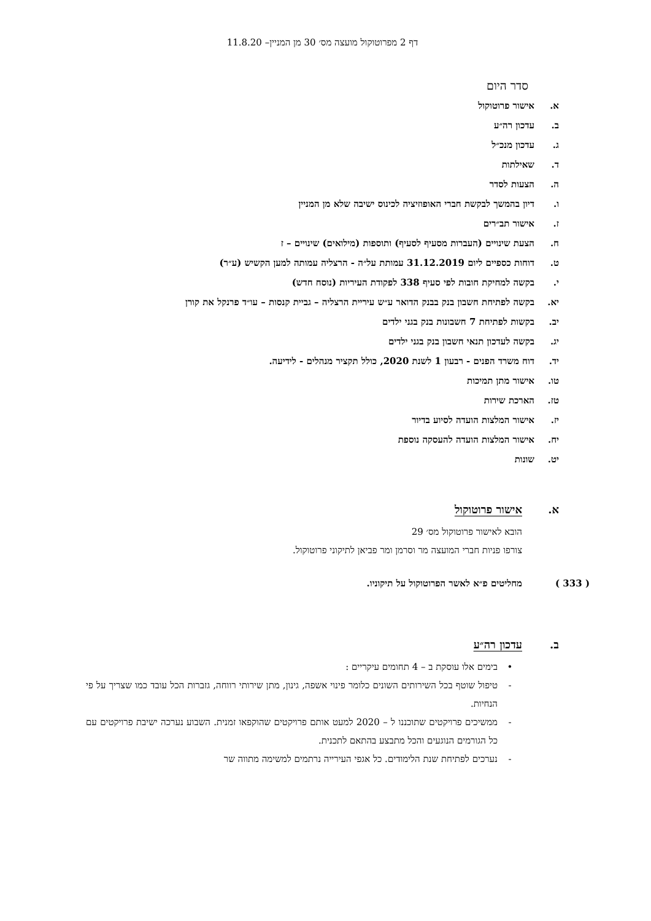דף 2 מפרוטוקול מועצה מס׳ 30 מן המניין– 11.8.20
סדר היום
א. אישור פרוטוקול
ב. עדכון רה״ע
ג. עדכון מנכ״ל
ד. שאילתות
ה. הצעות לסדר
ו. דיון בהמשך לבקשת חברי האופוזיציה לכינוס ישיבה שלא מן המניין
ז. אישור תב״רים
ח. הצעת שינויים (העברות מסעיף לסעיף) ותוספות (מילואים) שינויים – ז
ט. דוחות כספיים ליום 31.12.2019 עמותת על״ה - הרצליה עמותה למען הקשיש (ע״ר)
י. בקשה למחיקת חובות לפי סעיף 338 לפקודת העיריות (נוסח חדש)
יא. בקשה לפתיחת חשבון בנק בבנק הדואר ע״ש עיריית הרצליה – גביית קנסות – עו״ד פרנקל את קורן
יב. בקשות לפתיחת 7 חשבונות בנק בגני ילדים
יג. בקשה לעדכון תנאי חשבון בנק בגני ילדים
יד. דוח משרד הפנים - רבעון 1 לשנת 2020, כולל תקציר מנהלים - לידיעה.
טו. אישור מתן תמיכות
טז. הארכת שירות
יז. אישור המלצות הועדה לסיוע בדיור
יח. אישור המלצות הועדה להעסקה נוספת
יט. שונות
א. אישור פרוטוקול
הובא לאישור פרוטוקול מס׳ 29
צורפו פניות חברי המועצה מר וסרמן ומר פביאן לתיקוני פרוטוקול.
( 333 ) מחליטים פ״א לאשר הפרוטוקול על תיקוניו.
ב. עדכון רה״ע
• בימים אלו עוסקת ב – 4 תחומים עיקריים :
- טיפול שוטף בכל השירותים השונים כלומר פינוי אשפה, גינון, מתן שירותי רווחה, גזברות הכל עובד כמו שצריך על פי הנחיות.
- ממשיכים פרויקטים שתוכננו ל – 2020 למעט אותם פרויקטים שהוקפאו זמנית. השבוע נערכה ישיבת פרויקטים עם כל הגורמים הנוגעים והכל מתבצע בהתאם לתכנית.
- נערכים לפתיחת שנת הלימודים. כל אגפי העירייה נרתמים למשימה מתווה שר